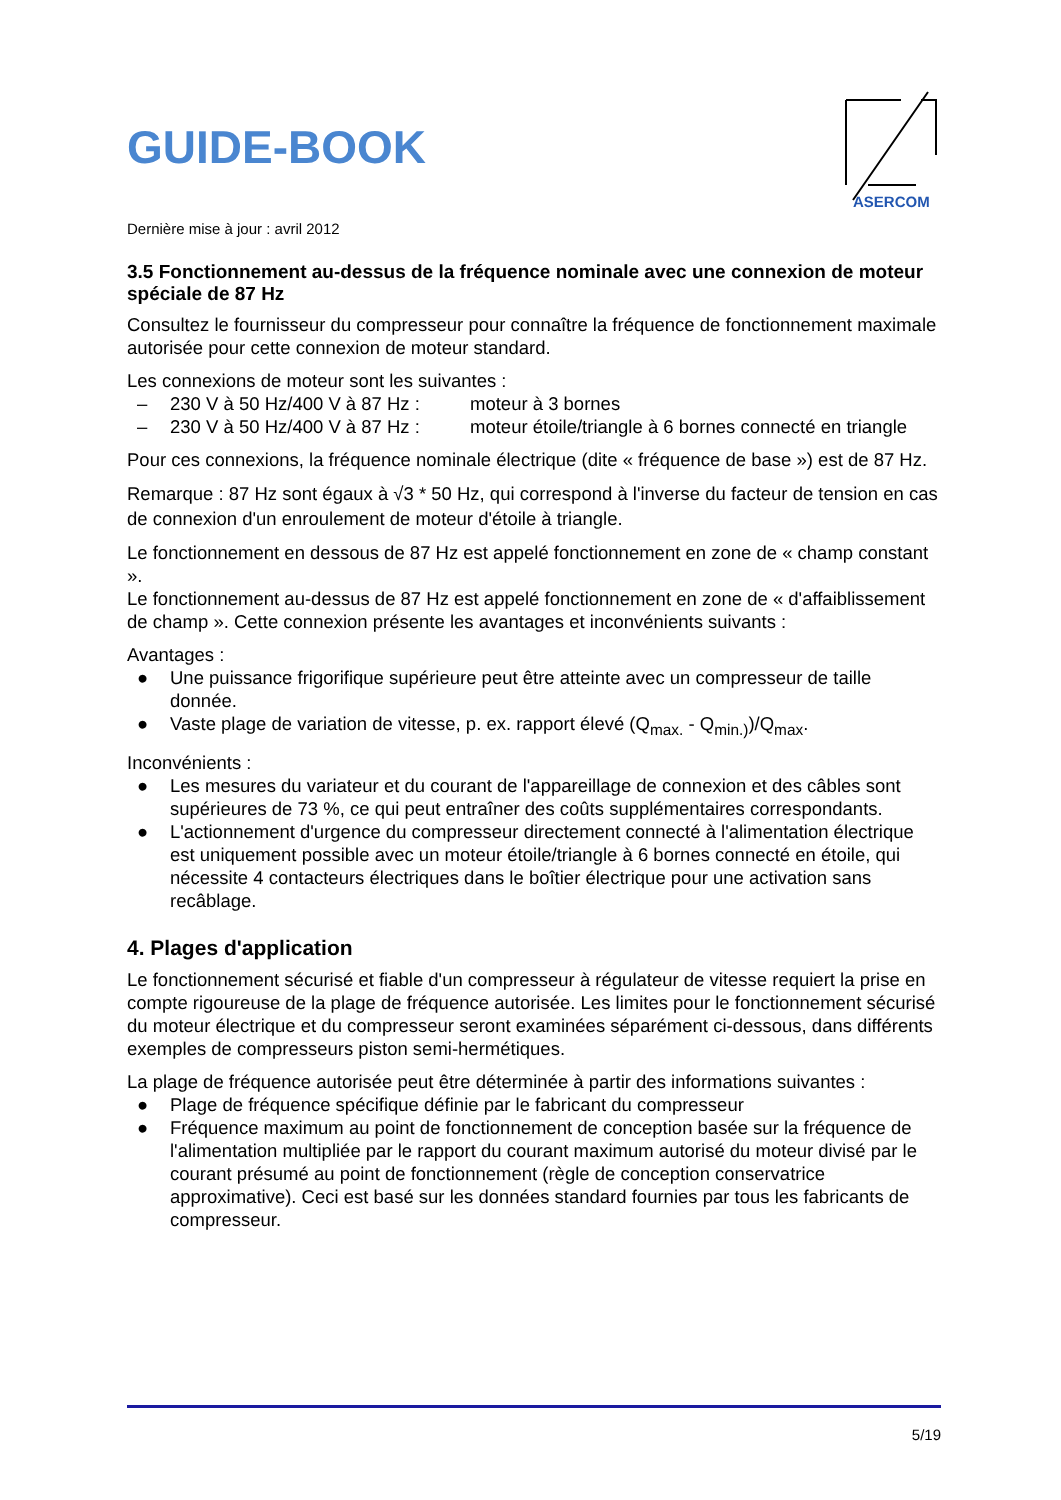GUIDE-BOOK
ASERCOM
Dernière mise à jour : avril 2012
3.5 Fonctionnement au-dessus de la fréquence nominale avec une connexion de moteur spéciale de 87 Hz
Consultez le fournisseur du compresseur pour connaître la fréquence de fonctionnement maximale autorisée pour cette connexion de moteur standard.
Les connexions de moteur sont les suivantes :
– 230 V à 50 Hz/400 V à 87 Hz : moteur à 3 bornes
– 230 V à 50 Hz/400 V à 87 Hz : moteur étoile/triangle à 6 bornes connecté en triangle
Pour ces connexions, la fréquence nominale électrique (dite « fréquence de base ») est de 87 Hz.
Remarque : 87 Hz sont égaux à √3 * 50 Hz, qui correspond à l'inverse du facteur de tension en cas de connexion d'un enroulement de moteur d'étoile à triangle.
Le fonctionnement en dessous de 87 Hz est appelé fonctionnement en zone de « champ constant ».
Le fonctionnement au-dessus de 87 Hz est appelé fonctionnement en zone de « d'affaiblissement de champ ». Cette connexion présente les avantages et inconvénients suivants :
Avantages :
● Une puissance frigorifique supérieure peut être atteinte avec un compresseur de taille donnée.
● Vaste plage de variation de vitesse, p. ex. rapport élevé (Q<sub>max.</sub> - Q<sub>min.)</sub>)/Q<sub>max</sub>.
Inconvénients :
● Les mesures du variateur et du courant de l'appareillage de connexion et des câbles sont supérieures de 73 %, ce qui peut entraîner des coûts supplémentaires correspondants.
● L'actionnement d'urgence du compresseur directement connecté à l'alimentation électrique est uniquement possible avec un moteur étoile/triangle à 6 bornes connecté en étoile, qui nécessite 4 contacteurs électriques dans le boîtier électrique pour une activation sans recâblage.
4. Plages d'application
Le fonctionnement sécurisé et fiable d'un compresseur à régulateur de vitesse requiert la prise en compte rigoureuse de la plage de fréquence autorisée. Les limites pour le fonctionnement sécurisé du moteur électrique et du compresseur seront examinées séparément ci-dessous, dans différents exemples de compresseurs piston semi-hermétiques.
La plage de fréquence autorisée peut être déterminée à partir des informations suivantes :
● Plage de fréquence spécifique définie par le fabricant du compresseur
● Fréquence maximum au point de fonctionnement de conception basée sur la fréquence de l'alimentation multipliée par le rapport du courant maximum autorisé du moteur divisé par le courant présumé au point de fonctionnement (règle de conception conservatrice approximative). Ceci est basé sur les données standard fournies par tous les fabricants de compresseur.
5/19